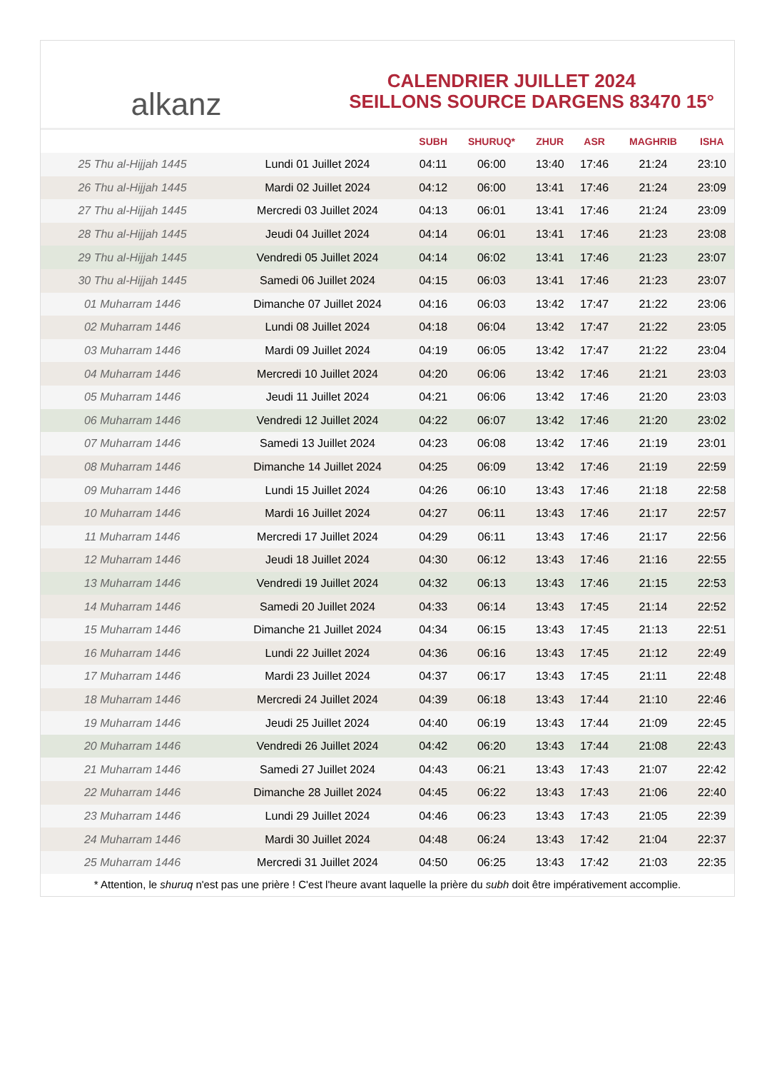alkanz
CALENDRIER JUILLET 2024
SEILLONS SOURCE DARGENS 83470 15°
| | | SUBH | SHURUQ* | ZHUR | ASR | MAGHRIB | ISHA |
| --- | --- | --- | --- | --- | --- | --- | --- |
| 25 Thu al-Hijjah 1445 | Lundi 01 Juillet 2024 | 04:11 | 06:00 | 13:40 | 17:46 | 21:24 | 23:10 |
| 26 Thu al-Hijjah 1445 | Mardi 02 Juillet 2024 | 04:12 | 06:00 | 13:41 | 17:46 | 21:24 | 23:09 |
| 27 Thu al-Hijjah 1445 | Mercredi 03 Juillet 2024 | 04:13 | 06:01 | 13:41 | 17:46 | 21:24 | 23:09 |
| 28 Thu al-Hijjah 1445 | Jeudi 04 Juillet 2024 | 04:14 | 06:01 | 13:41 | 17:46 | 21:23 | 23:08 |
| 29 Thu al-Hijjah 1445 | Vendredi 05 Juillet 2024 | 04:14 | 06:02 | 13:41 | 17:46 | 21:23 | 23:07 |
| 30 Thu al-Hijjah 1445 | Samedi 06 Juillet 2024 | 04:15 | 06:03 | 13:41 | 17:46 | 21:23 | 23:07 |
| 01 Muharram 1446 | Dimanche 07 Juillet 2024 | 04:16 | 06:03 | 13:42 | 17:47 | 21:22 | 23:06 |
| 02 Muharram 1446 | Lundi 08 Juillet 2024 | 04:18 | 06:04 | 13:42 | 17:47 | 21:22 | 23:05 |
| 03 Muharram 1446 | Mardi 09 Juillet 2024 | 04:19 | 06:05 | 13:42 | 17:47 | 21:22 | 23:04 |
| 04 Muharram 1446 | Mercredi 10 Juillet 2024 | 04:20 | 06:06 | 13:42 | 17:46 | 21:21 | 23:03 |
| 05 Muharram 1446 | Jeudi 11 Juillet 2024 | 04:21 | 06:06 | 13:42 | 17:46 | 21:20 | 23:03 |
| 06 Muharram 1446 | Vendredi 12 Juillet 2024 | 04:22 | 06:07 | 13:42 | 17:46 | 21:20 | 23:02 |
| 07 Muharram 1446 | Samedi 13 Juillet 2024 | 04:23 | 06:08 | 13:42 | 17:46 | 21:19 | 23:01 |
| 08 Muharram 1446 | Dimanche 14 Juillet 2024 | 04:25 | 06:09 | 13:42 | 17:46 | 21:19 | 22:59 |
| 09 Muharram 1446 | Lundi 15 Juillet 2024 | 04:26 | 06:10 | 13:43 | 17:46 | 21:18 | 22:58 |
| 10 Muharram 1446 | Mardi 16 Juillet 2024 | 04:27 | 06:11 | 13:43 | 17:46 | 21:17 | 22:57 |
| 11 Muharram 1446 | Mercredi 17 Juillet 2024 | 04:29 | 06:11 | 13:43 | 17:46 | 21:17 | 22:56 |
| 12 Muharram 1446 | Jeudi 18 Juillet 2024 | 04:30 | 06:12 | 13:43 | 17:46 | 21:16 | 22:55 |
| 13 Muharram 1446 | Vendredi 19 Juillet 2024 | 04:32 | 06:13 | 13:43 | 17:46 | 21:15 | 22:53 |
| 14 Muharram 1446 | Samedi 20 Juillet 2024 | 04:33 | 06:14 | 13:43 | 17:45 | 21:14 | 22:52 |
| 15 Muharram 1446 | Dimanche 21 Juillet 2024 | 04:34 | 06:15 | 13:43 | 17:45 | 21:13 | 22:51 |
| 16 Muharram 1446 | Lundi 22 Juillet 2024 | 04:36 | 06:16 | 13:43 | 17:45 | 21:12 | 22:49 |
| 17 Muharram 1446 | Mardi 23 Juillet 2024 | 04:37 | 06:17 | 13:43 | 17:45 | 21:11 | 22:48 |
| 18 Muharram 1446 | Mercredi 24 Juillet 2024 | 04:39 | 06:18 | 13:43 | 17:44 | 21:10 | 22:46 |
| 19 Muharram 1446 | Jeudi 25 Juillet 2024 | 04:40 | 06:19 | 13:43 | 17:44 | 21:09 | 22:45 |
| 20 Muharram 1446 | Vendredi 26 Juillet 2024 | 04:42 | 06:20 | 13:43 | 17:44 | 21:08 | 22:43 |
| 21 Muharram 1446 | Samedi 27 Juillet 2024 | 04:43 | 06:21 | 13:43 | 17:43 | 21:07 | 22:42 |
| 22 Muharram 1446 | Dimanche 28 Juillet 2024 | 04:45 | 06:22 | 13:43 | 17:43 | 21:06 | 22:40 |
| 23 Muharram 1446 | Lundi 29 Juillet 2024 | 04:46 | 06:23 | 13:43 | 17:43 | 21:05 | 22:39 |
| 24 Muharram 1446 | Mardi 30 Juillet 2024 | 04:48 | 06:24 | 13:43 | 17:42 | 21:04 | 22:37 |
| 25 Muharram 1446 | Mercredi 31 Juillet 2024 | 04:50 | 06:25 | 13:43 | 17:42 | 21:03 | 22:35 |
* Attention, le shuruq n'est pas une prière ! C'est l'heure avant laquelle la prière du subh doit être impérativement accomplie.